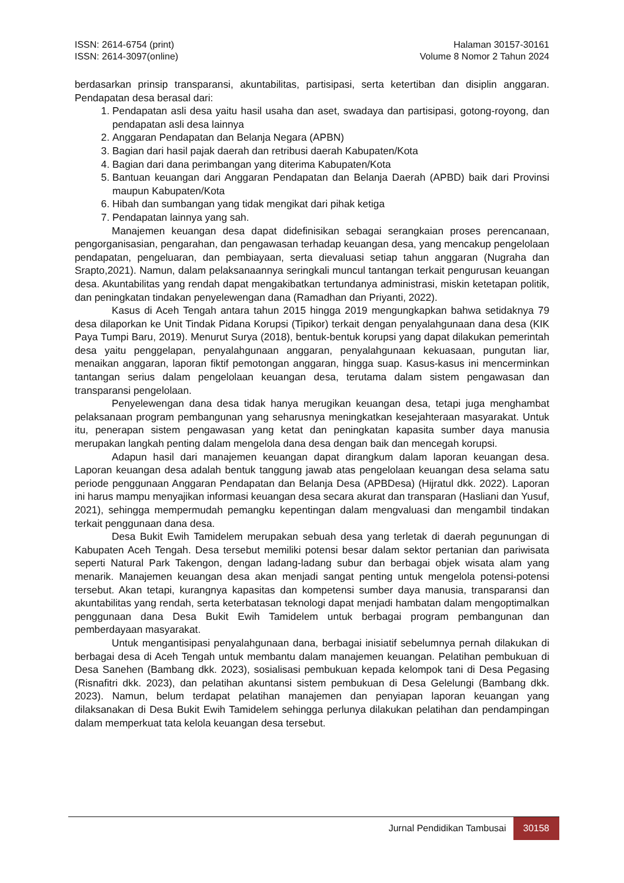ISSN: 2614-6754 (print)
ISSN: 2614-3097(online)
Halaman 30157-30161
Volume 8 Nomor 2 Tahun 2024
berdasarkan prinsip transparansi, akuntabilitas, partisipasi, serta ketertiban dan disiplin anggaran. Pendapatan desa berasal dari:
1. Pendapatan asli desa yaitu hasil usaha dan aset, swadaya dan partisipasi, gotong-royong, dan pendapatan asli desa lainnya
2. Anggaran Pendapatan dan Belanja Negara (APBN)
3. Bagian dari hasil pajak daerah dan retribusi daerah Kabupaten/Kota
4. Bagian dari dana perimbangan yang diterima Kabupaten/Kota
5. Bantuan keuangan dari Anggaran Pendapatan dan Belanja Daerah (APBD) baik dari Provinsi maupun Kabupaten/Kota
6. Hibah dan sumbangan yang tidak mengikat dari pihak ketiga
7. Pendapatan lainnya yang sah.
Manajemen keuangan desa dapat didefinisikan sebagai serangkaian proses perencanaan, pengorganisasian, pengarahan, dan pengawasan terhadap keuangan desa, yang mencakup pengelolaan pendapatan, pengeluaran, dan pembiayaan, serta dievaluasi setiap tahun anggaran (Nugraha dan Srapto,2021). Namun, dalam pelaksanaannya seringkali muncul tantangan terkait pengurusan keuangan desa. Akuntabilitas yang rendah dapat mengakibatkan tertundanya administrasi, miskin ketetapan politik, dan peningkatan tindakan penyelewengan dana (Ramadhan dan Priyanti, 2022).
Kasus di Aceh Tengah antara tahun 2015 hingga 2019 mengungkapkan bahwa setidaknya 79 desa dilaporkan ke Unit Tindak Pidana Korupsi (Tipikor) terkait dengan penyalahgunaan dana desa (KIK Paya Tumpi Baru, 2019). Menurut Surya (2018), bentuk-bentuk korupsi yang dapat dilakukan pemerintah desa yaitu penggelapan, penyalahgunaan anggaran, penyalahgunaan kekuasaan, pungutan liar, menaikan anggaran, laporan fiktif pemotongan anggaran, hingga suap. Kasus-kasus ini mencerminkan tantangan serius dalam pengelolaan keuangan desa, terutama dalam sistem pengawasan dan transparansi pengelolaan.
Penyelewengan dana desa tidak hanya merugikan keuangan desa, tetapi juga menghambat pelaksanaan program pembangunan yang seharusnya meningkatkan kesejahteraan masyarakat. Untuk itu, penerapan sistem pengawasan yang ketat dan peningkatan kapasita sumber daya manusia merupakan langkah penting dalam mengelola dana desa dengan baik dan mencegah korupsi.
Adapun hasil dari manajemen keuangan dapat dirangkum dalam laporan keuangan desa. Laporan keuangan desa adalah bentuk tanggung jawab atas pengelolaan keuangan desa selama satu periode penggunaan Anggaran Pendapatan dan Belanja Desa (APBDesa) (Hijratul dkk. 2022). Laporan ini harus mampu menyajikan informasi keuangan desa secara akurat dan transparan (Hasliani dan Yusuf, 2021), sehingga mempermudah pemangku kepentingan dalam mengvaluasi dan mengambil tindakan terkait penggunaan dana desa.
Desa Bukit Ewih Tamidelem merupakan sebuah desa yang terletak di daerah pegunungan di Kabupaten Aceh Tengah. Desa tersebut memiliki potensi besar dalam sektor pertanian dan pariwisata seperti Natural Park Takengon, dengan ladang-ladang subur dan berbagai objek wisata alam yang menarik. Manajemen keuangan desa akan menjadi sangat penting untuk mengelola potensi-potensi tersebut. Akan tetapi, kurangnya kapasitas dan kompetensi sumber daya manusia, transparansi dan akuntabilitas yang rendah, serta keterbatasan teknologi dapat menjadi hambatan dalam mengoptimalkan penggunaan dana Desa Bukit Ewih Tamidelem untuk berbagai program pembangunan dan pemberdayaan masyarakat.
Untuk mengantisipasi penyalahgunaan dana, berbagai inisiatif sebelumnya pernah dilakukan di berbagai desa di Aceh Tengah untuk membantu dalam manajemen keuangan. Pelatihan pembukuan di Desa Sanehen (Bambang dkk. 2023), sosialisasi pembukuan kepada kelompok tani di Desa Pegasing (Risnafitri dkk. 2023), dan pelatihan akuntansi sistem pembukuan di Desa Gelelungi (Bambang dkk. 2023). Namun, belum terdapat pelatihan manajemen dan penyiapan laporan keuangan yang dilaksanakan di Desa Bukit Ewih Tamidelem sehingga perlunya dilakukan pelatihan dan pendampingan dalam memperkuat tata kelola keuangan desa tersebut.
Jurnal Pendidikan Tambusai 30158